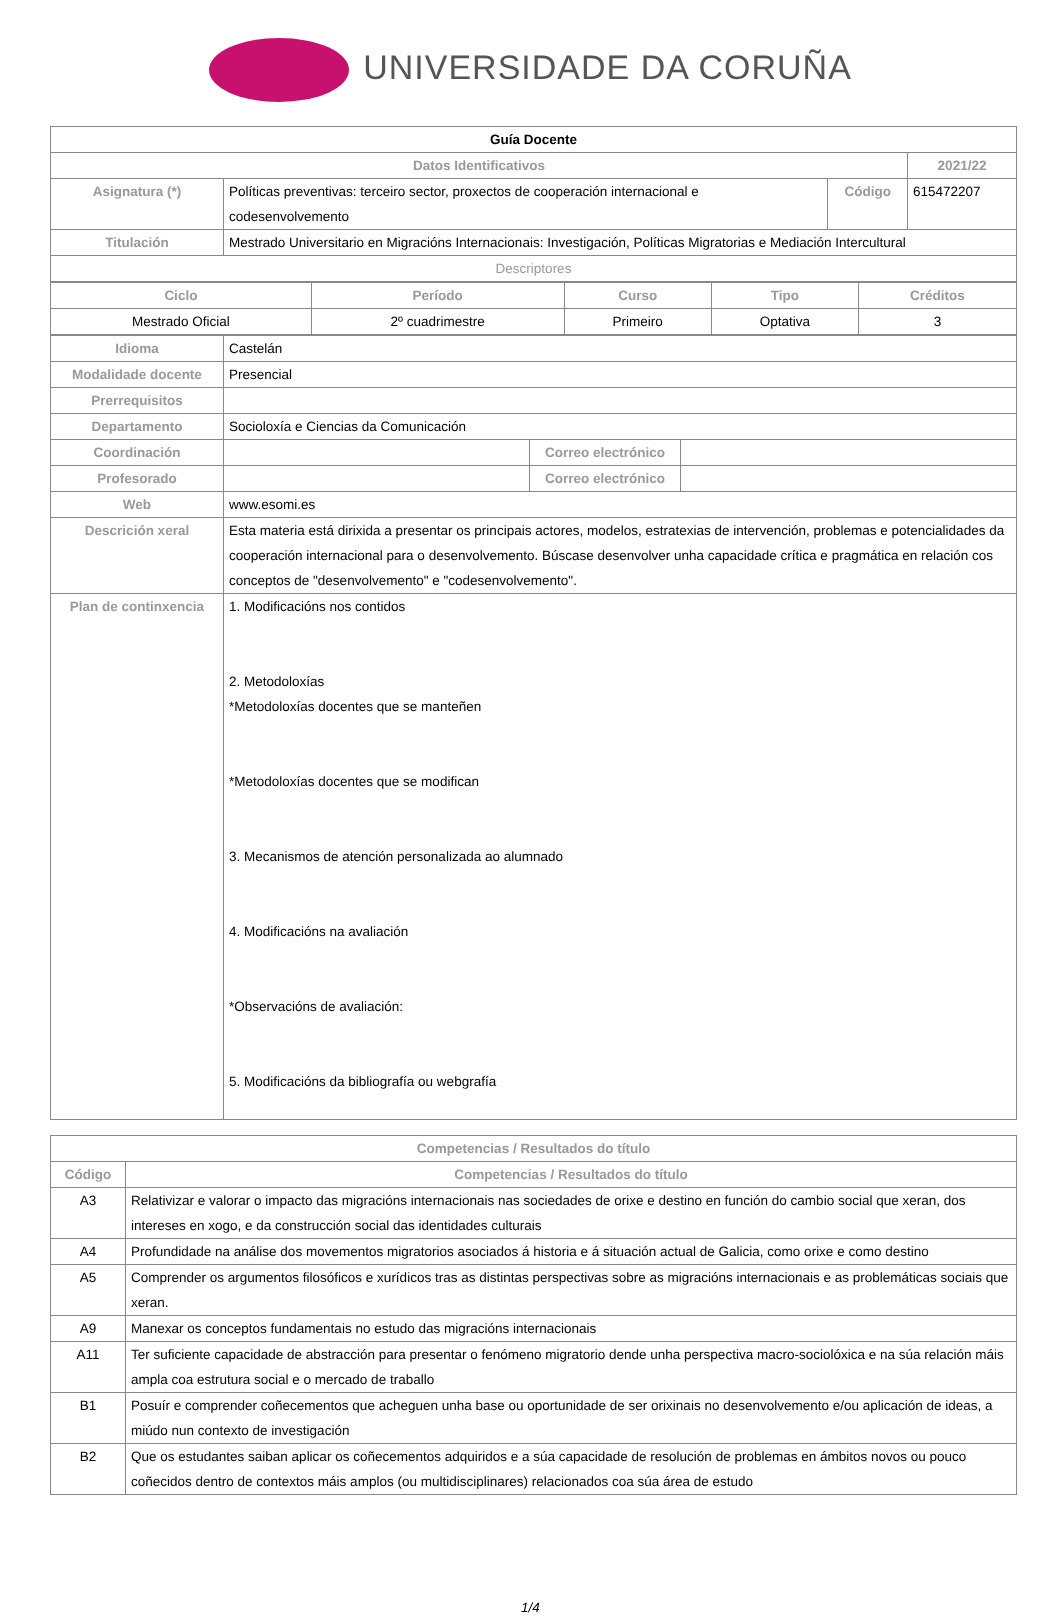UNIVERSIDADE DA CORUÑA
| Guía Docente | | | |
| --- | --- | --- | --- |
| Datos Identificativos | | | 2021/22 |
| Asignatura (*) | Políticas preventivas: terceiro sector, proxectos de cooperación internacional e codesenvolvemento | Código | 615472207 |
| Titulación | Mestrado Universitario en Migracións Internacionais: Investigación, Políticas Migratorias e Mediación Intercultural | | |
| Descriptores | | | |
| Ciclo | Período | Curso | Tipo | Créditos |
| --- | --- | --- | --- | --- |
| Mestrado Oficial | 2º cuadrimestre | Primeiro | Optativa | 3 |
| Idioma | Castelán | | |
| Modalidade docente | Presencial | | |
| Prerrequisitos | | | |
| Departamento | Socioloxía e Ciencias da Comunicación | | |
| Coordinación | | Correo electrónico | |
| Profesorado | | Correo electrónico | |
| Web | www.esomi.es | | |
| Descrición xeral | Esta materia está dirixida a presentar os principais actores, modelos, estratexias de intervención, problemas e potencialidades da cooperación internacional para o desenvolvemento. Búscase desenvolver unha capacidade crítica e pragmática en relación cos conceptos de "desenvolvemento" e "codesenvolvemento". | | |
| Plan de continxencia | 1. Modificacións nos contidos 2. Metodoloxías *Metodoloxías docentes que se manteñen *Metodoloxías docentes que se modifican 3. Mecanismos de atención personalizada ao alumnado 4. Modificacións na avaliación *Observacións de avaliación: 5. Modificacións da bibliografía ou webgrafía | | |
| Competencias / Resultados do título | |
| --- | --- |
| Código | Competencias / Resultados do título |
| A3 | Relativizar e valorar o impacto das migracións internacionais nas sociedades de orixe e destino en función do cambio social que xeran, dos intereses en xogo, e da construcción social das identidades culturais |
| A4 | Profundidade na análise dos movementos migratorios asociados á historia e á situación actual de Galicia, como orixe e como destino |
| A5 | Comprender os argumentos filosóficos e xurídicos tras as distintas perspectivas sobre as migracións internacionais e as problemáticas sociais que xeran. |
| A9 | Manexar os conceptos fundamentais no estudo das migracións internacionais |
| A11 | Ter suficiente capacidade de abstracción para presentar o fenómeno migratorio dende unha perspectiva macro-sociolóxica e na súa relación máis ampla coa estrutura social e o mercado de traballo |
| B1 | Posuír e comprender coñecementos que acheguen unha base ou oportunidade de ser orixinais no desenvolvemento e/ou aplicación de ideas, a miúdo nun contexto de investigación |
| B2 | Que os estudantes saiban aplicar os coñecementos adquiridos e a súa capacidade de resolución de problemas en ámbitos novos ou pouco coñecidos dentro de contextos máis amplos (ou multidisciplinares) relacionados coa súa área de estudo |
1/4